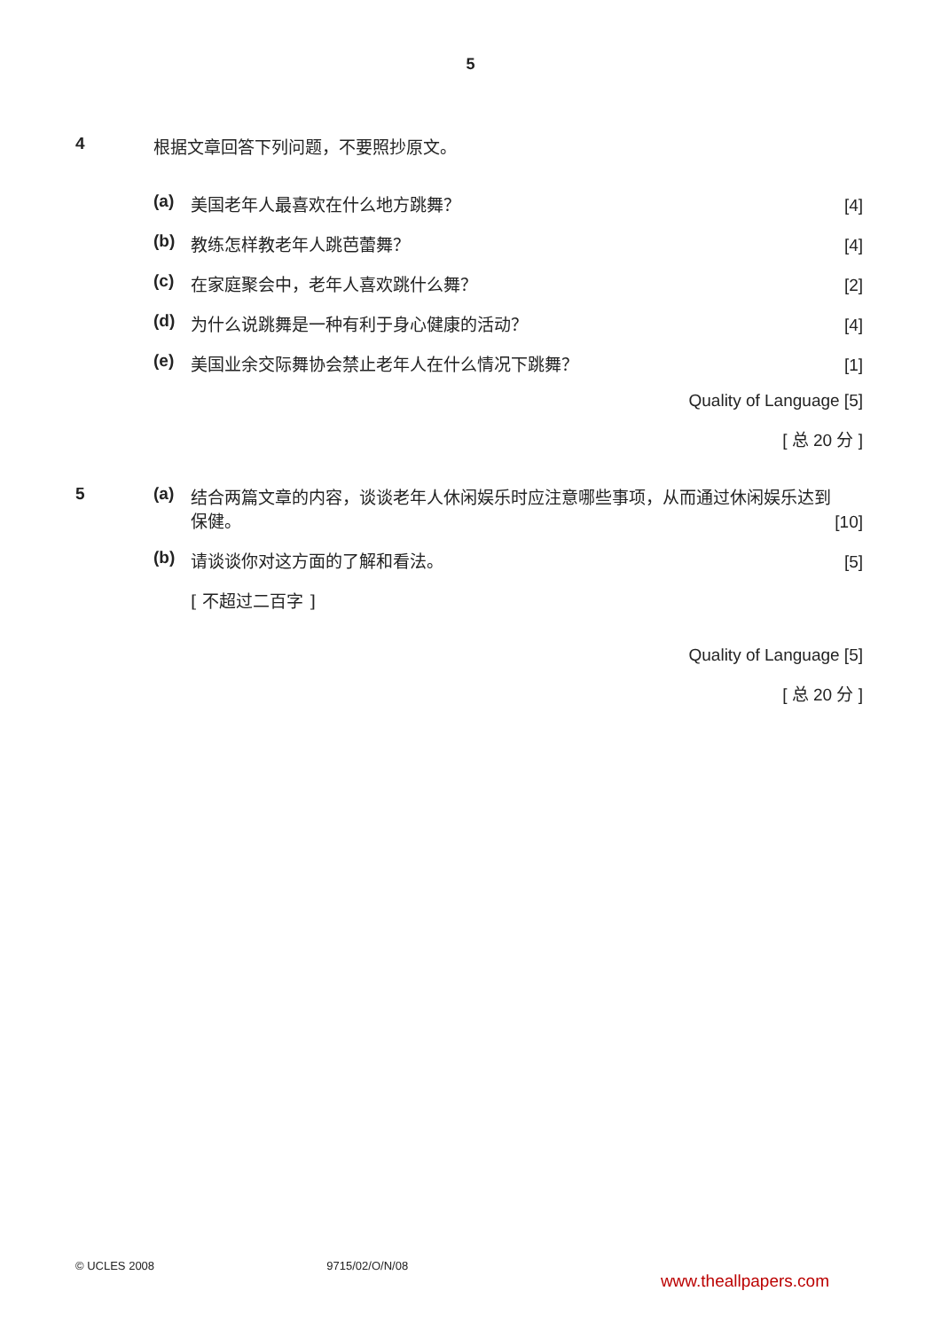5
4 根据文章回答下列问题，不要照抄原文。
(a) 美国老年人最喜欢在什么地方跳舞？ [4]
(b) 教练怎样教老年人跳芭蕾舞？ [4]
(c) 在家庭聚会中，老年人喜欢跳什么舞？ [2]
(d) 为什么说跳舞是一种有利于身心健康的活动？ [4]
(e) 美国业余交际舞协会禁止老年人在什么情况下跳舞？ [1]
Quality of Language [5]
[ 总 20 分 ]
5 (a) 结合两篇文章的内容，谈谈老年人休闲娱乐时应注意哪些事项，从而通过休闲娱乐达到保健。 [10]
(b) 请谈谈你对这方面的了解和看法。 [5]
[ 不超过二百字 ]
Quality of Language [5]
[ 总 20 分 ]
© UCLES 2008 9715/02/O/N/08 www.theallpapers.com